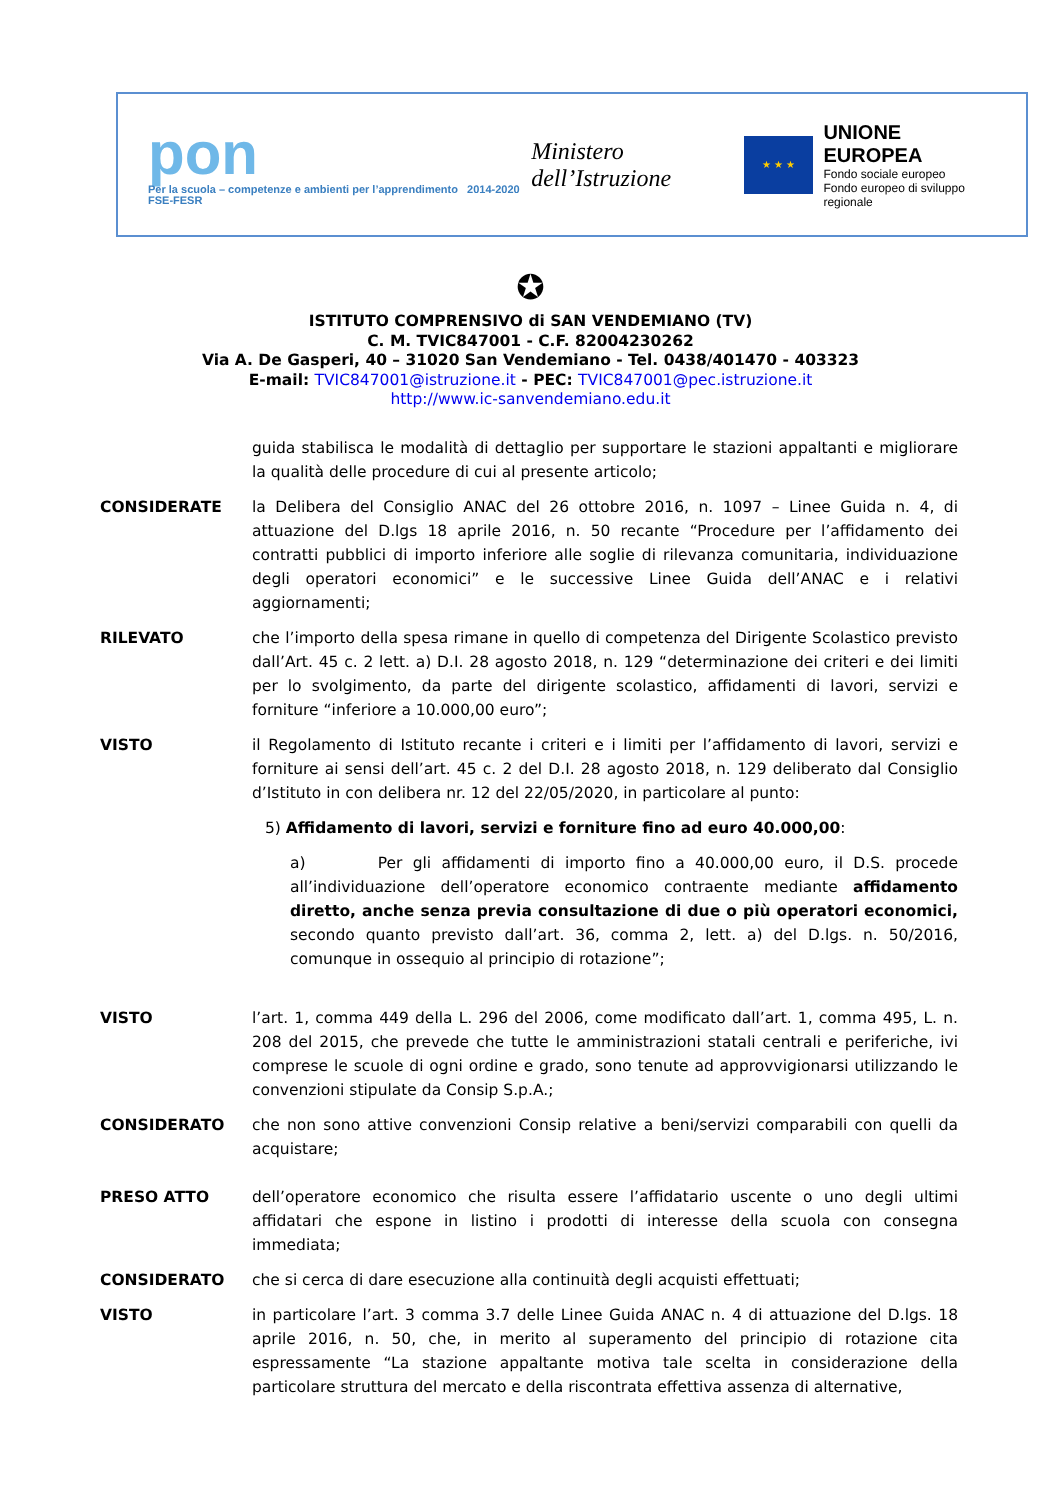pon
Per la scuola – competenze e ambienti per l’apprendimento 2014-2020 FSE-FESR
Ministero dell’Istruzione
★ ★ ★
UNIONE EUROPEA
Fondo sociale europeo
Fondo europeo di sviluppo regionale
✪
ISTITUTO COMPRENSIVO di SAN VENDEMIANO (TV)
C. M. TVIC847001 - C.F. 82004230262
Via A. De Gasperi, 40 – 31020 San Vendemiano - Tel. 0438/401470 - 403323
E-mail: TVIC847001@istruzione.it - PEC: TVIC847001@pec.istruzione.it
http://www.ic-sanvendemiano.edu.it
guida stabilisca le modalità di dettaglio per supportare le stazioni appaltanti e migliorare la qualità delle procedure di cui al presente articolo;
CONSIDERATE la Delibera del Consiglio ANAC del 26 ottobre 2016, n. 1097 – Linee Guida n. 4, di attuazione del D.lgs 18 aprile 2016, n. 50 recante “Procedure per l’affidamento dei contratti pubblici di importo inferiore alle soglie di rilevanza comunitaria, individuazione degli operatori economici” e le successive Linee Guida dell’ANAC e i relativi aggiornamenti;
RILEVATO che l’importo della spesa rimane in quello di competenza del Dirigente Scolastico previsto dall’Art. 45 c. 2 lett. a) D.I. 28 agosto 2018, n. 129 “determinazione dei criteri e dei limiti per lo svolgimento, da parte del dirigente scolastico, affidamenti di lavori, servizi e forniture “inferiore a 10.000,00 euro”;
VISTO il Regolamento di Istituto recante i criteri e i limiti per l’affidamento di lavori, servizi e forniture ai sensi dell’art. 45 c. 2 del D.I. 28 agosto 2018, n. 129 deliberato dal Consiglio d’Istituto in con delibera nr. 12 del 22/05/2020, in particolare al punto:
5) Affidamento di lavori, servizi e forniture fino ad euro 40.000,00:
a) Per gli affidamenti di importo fino a 40.000,00 euro, il D.S. procede all’individuazione dell’operatore economico contraente mediante affidamento diretto, anche senza previa consultazione di due o più operatori economici, secondo quanto previsto dall’art. 36, comma 2, lett. a) del D.lgs. n. 50/2016, comunque in ossequio al principio di rotazione”;
VISTO l’art. 1, comma 449 della L. 296 del 2006, come modificato dall’art. 1, comma 495, L. n. 208 del 2015, che prevede che tutte le amministrazioni statali centrali e periferiche, ivi comprese le scuole di ogni ordine e grado, sono tenute ad approvvigionarsi utilizzando le convenzioni stipulate da Consip S.p.A.;
CONSIDERATO che non sono attive convenzioni Consip relative a beni/servizi comparabili con quelli da acquistare;
PRESO ATTO dell’operatore economico che risulta essere l’affidatario uscente o uno degli ultimi affidatari che espone in listino i prodotti di interesse della scuola con consegna immediata;
CONSIDERATO che si cerca di dare esecuzione alla continuità degli acquisti effettuati;
VISTO in particolare l’art. 3 comma 3.7 delle Linee Guida ANAC n. 4 di attuazione del D.lgs. 18 aprile 2016, n. 50, che, in merito al superamento del principio di rotazione cita espressamente “La stazione appaltante motiva tale scelta in considerazione della particolare struttura del mercato e della riscontrata effettiva assenza di alternative,